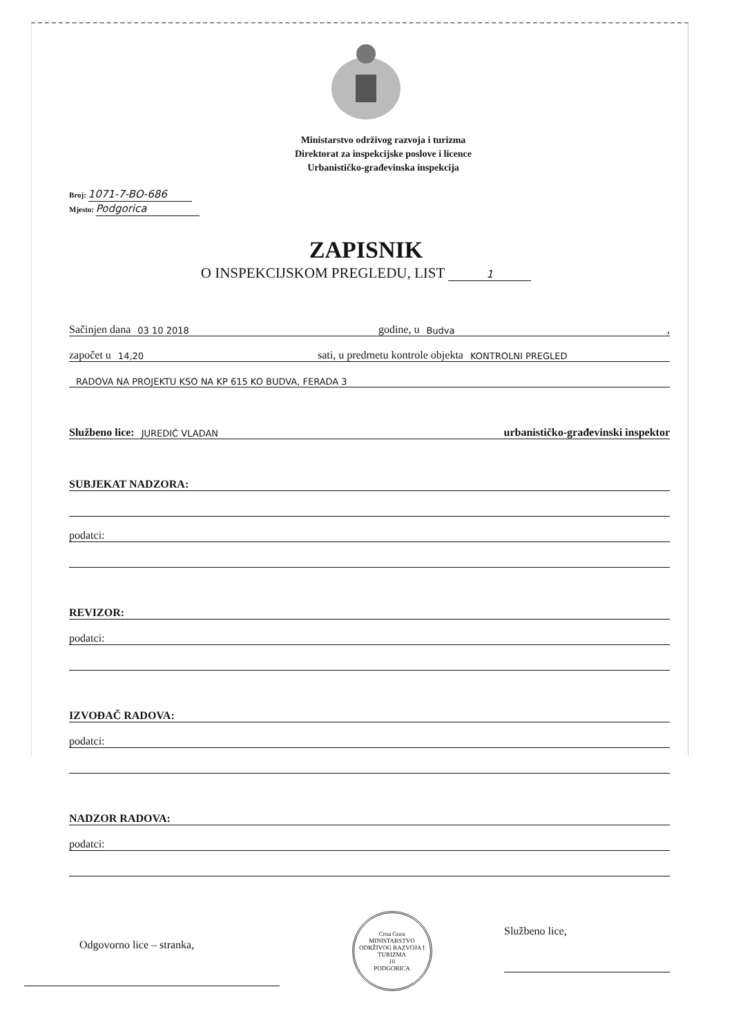Ministarstvo održivog razvoja i turizma
Direktorat za inspekcijske poslove i licence
Urbanističko-građevinska inspekcija
Broj: 1071-7-BO-686
Mjesto: Podgorica
ZAPISNIK
O INSPEKCIJSKOM PREGLEDU, LIST 1
Sačinjen dana 03 10 2018 godine, u Budva,
započet u 14,20 sati, u predmetu kontrole objekta KONTROLNI PREGLED
RADOVA NA PROJEKTU KSO NA KP 615 KO BUDVA, FERADA 3
Službeno lice: JUREDIĆ VLADAN urbanističko-građevinski inspektor
SUBJEKAT NADZORA:
podatci:
REVIZOR:
podatci:
IZVOĐAČ RADOVA:
podatci:
NADZOR RADOVA:
podatci:
Odgovorno lice – stranka,
Crna Gora
MINISTARSTVO ODRŽIVOG RAZVOJA I TURIZMA
10
PODGORICA
Službeno lice,